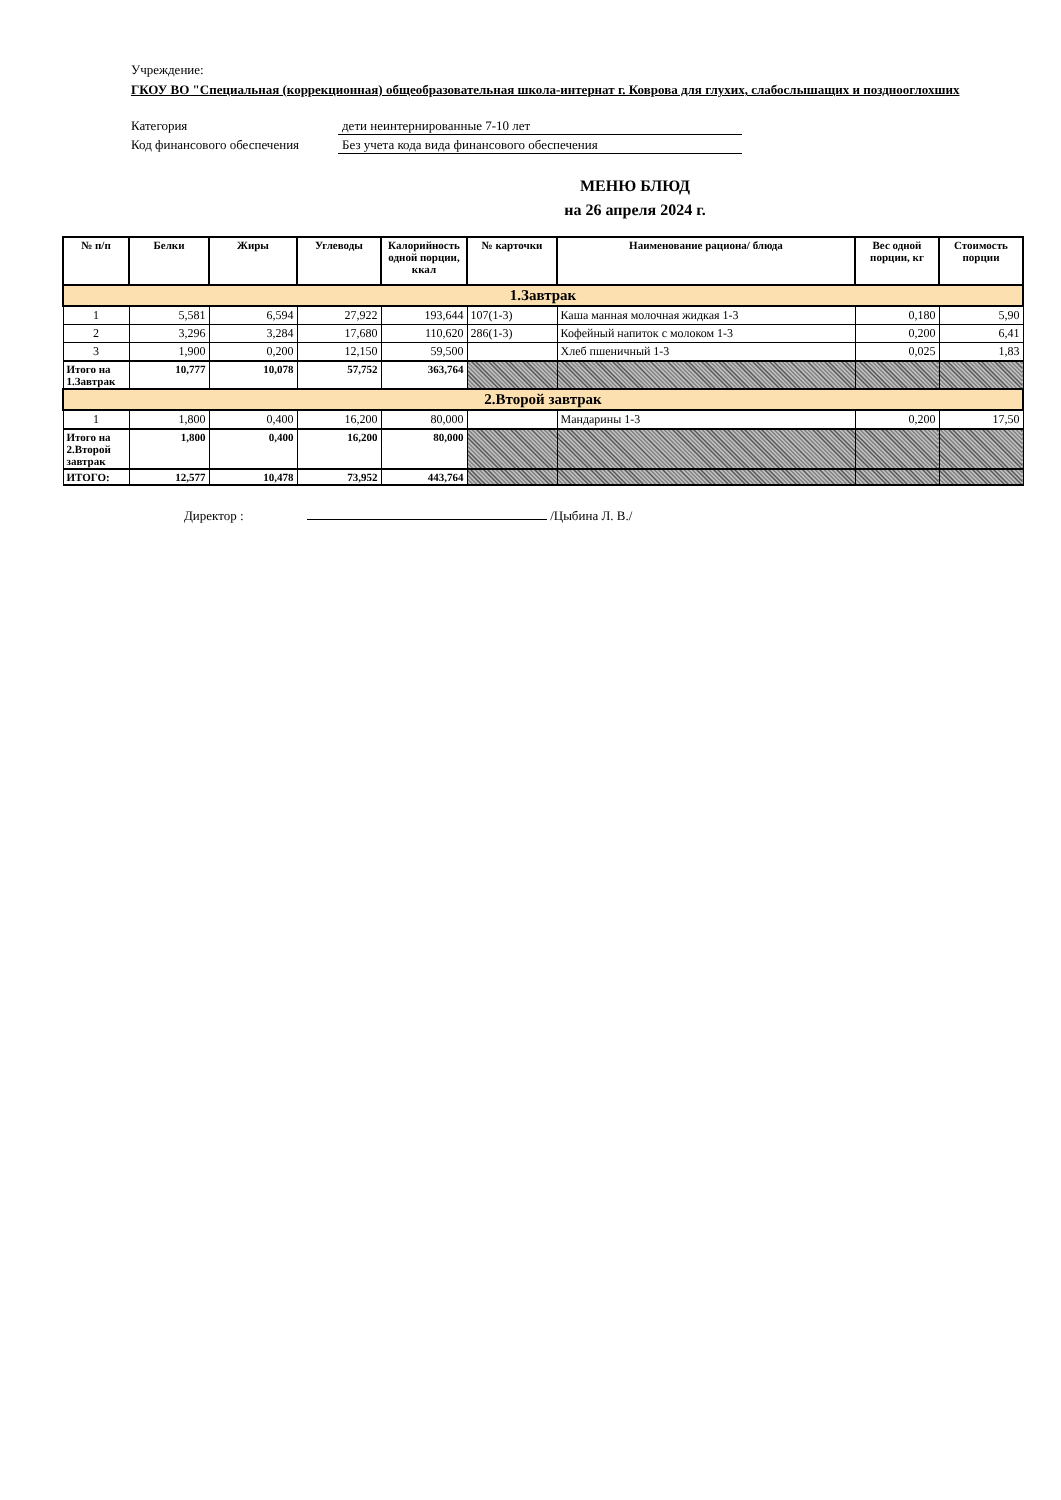Учреждение:
ГКОУ ВО "Специальная (коррекционная) общеобразовательная школа-интернат г. Коврова для глухих, слабослышащих и позднооглохших
Категория дети неинтернированные 7-10 лет
Код финансового обеспечения Без учета кода вида финансового обеспечения
МЕНЮ БЛЮД
на 26 апреля 2024 г.
| № п/п | Белки | Жиры | Углеводы | Калорийность одной порции, ккал | № карточки | Наименование рациона/ блюда | Вес одной порции, кг | Стоимость порции |
| --- | --- | --- | --- | --- | --- | --- | --- | --- |
| 1.Завтрак | | | | | | | | |
| 1 | 5,581 | 6,594 | 27,922 | 193,644 | 107(1-3) | Каша манная молочная жидкая 1-3 | 0,180 | 5,90 |
| 2 | 3,296 | 3,284 | 17,680 | 110,620 | 286(1-3) | Кофейный напиток с молоком 1-3 | 0,200 | 6,41 |
| 3 | 1,900 | 0,200 | 12,150 | 59,500 | | Хлеб пшеничный 1-3 | 0,025 | 1,83 |
| Итого на 1.Завтрак | 10,777 | 10,078 | 57,752 | 363,764 | | | | |
| 2.Второй завтрак | | | | | | | | |
| 1 | 1,800 | 0,400 | 16,200 | 80,000 | | Мандарины 1-3 | 0,200 | 17,50 |
| Итого на 2.Второй завтрак | 1,800 | 0,400 | 16,200 | 80,000 | | | | |
| ИТОГО: | 12,577 | 10,478 | 73,952 | 443,764 | | | | |
Директор : /Цыбина Л. В./